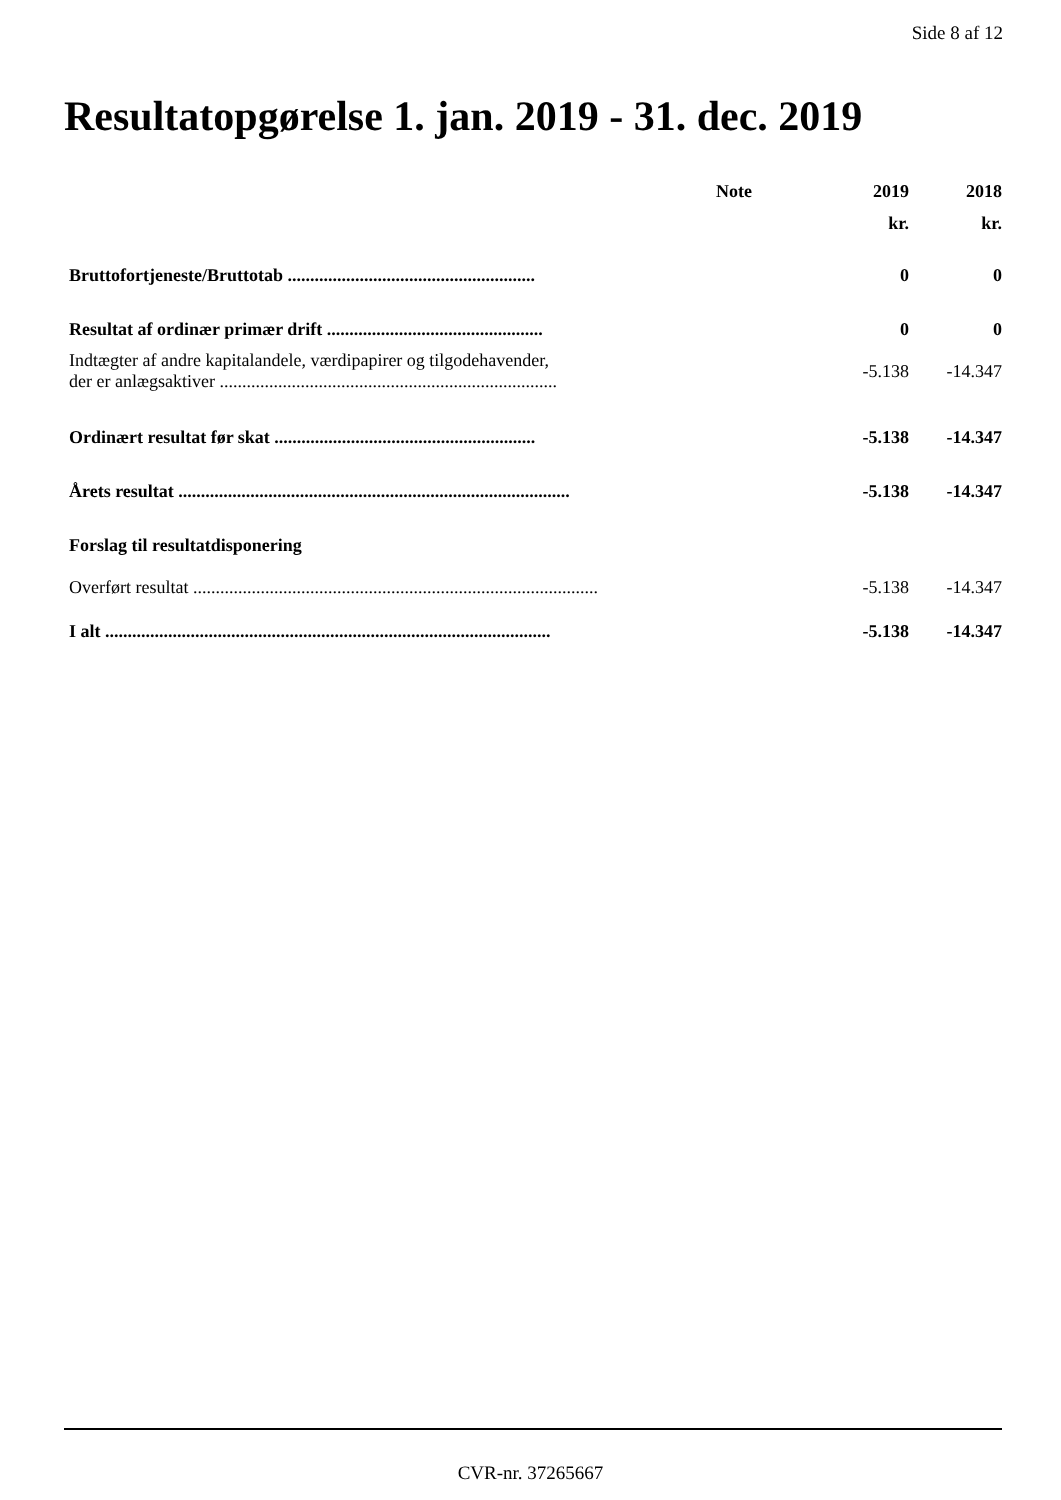Side 8 af 12
Resultatopgørelse 1. jan. 2019 - 31. dec. 2019
| | Note | 2019 | 2018 |
| | | kr. | kr. |
| Bruttofortjeneste/Bruttotab ....................................................... | | 0 | 0 |
| Resultat af ordinær primær drift ................................................ | | 0 | 0 |
| Indtægter af andre kapitalandele, værdipapirer og tilgodehavender, der er anlægsaktiver ........................................................................... | | -5.138 | -14.347 |
| Ordinært resultat før skat .......................................................... | | -5.138 | -14.347 |
| Årets resultat ....................................................................................... | | -5.138 | -14.347 |
| Forslag til resultatdisponering | | | |
| Overført resultat .......................................................................................... | | -5.138 | -14.347 |
| I alt ................................................................................................... | | -5.138 | -14.347 |
CVR-nr. 37265667